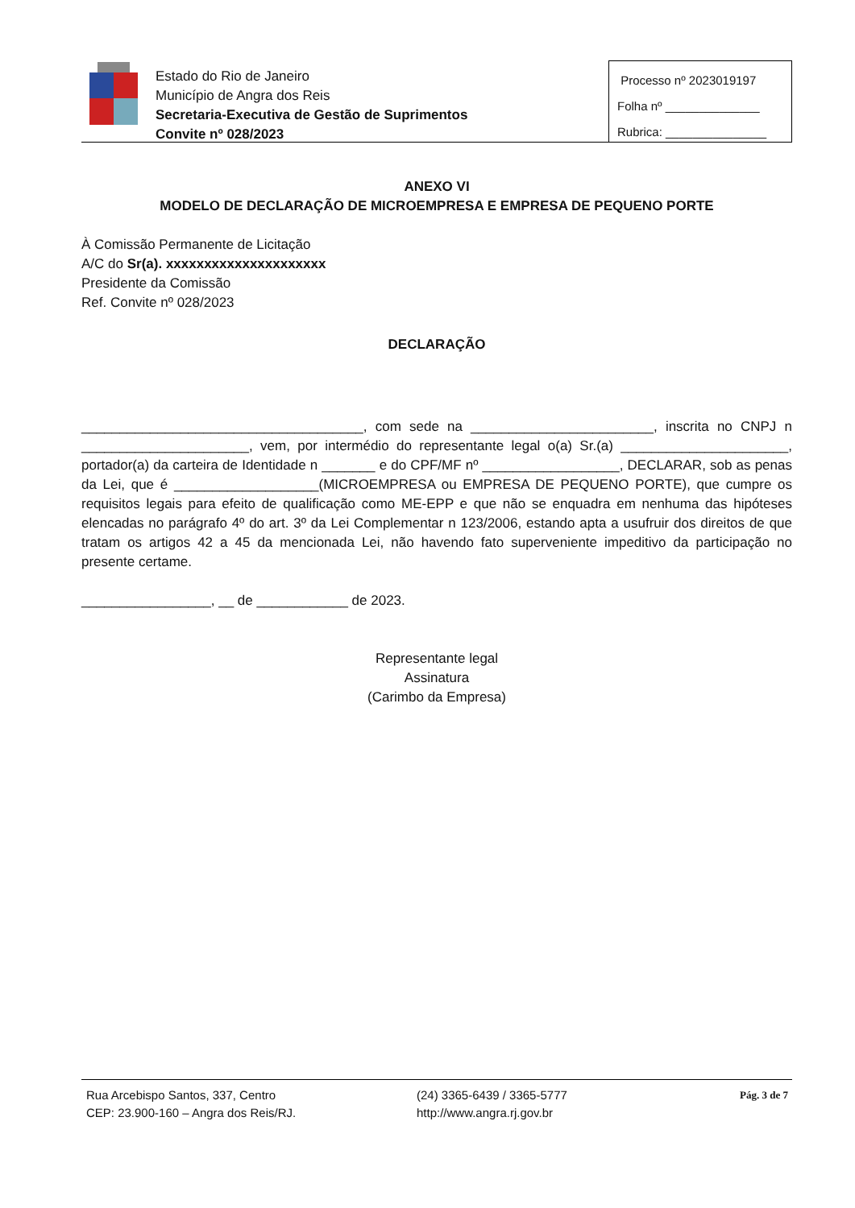Estado do Rio de Janeiro
Município de Angra dos Reis
Secretaria-Executiva de Gestão de Suprimentos
Convite nº 028/2023
Processo nº 2023019197
Folha nº ______________
Rubrica: _______________
ANEXO VI
MODELO DE DECLARAÇÃO DE MICROEMPRESA E EMPRESA DE PEQUENO PORTE
À Comissão Permanente de Licitação
A/C do Sr(a). xxxxxxxxxxxxxxxxxxxxx
Presidente da Comissão
Ref. Convite nº 028/2023
DECLARAÇÃO
_____________________________________, com sede na ________________________, inscrita no CNPJ n ______________________, vem, por intermédio do representante legal o(a) Sr.(a) ______________________, portador(a) da carteira de Identidade n _______ e do CPF/MF nº __________________, DECLARAR, sob as penas da Lei, que é ___________________(MICROEMPRESA ou EMPRESA DE PEQUENO PORTE), que cumpre os requisitos legais para efeito de qualificação como ME-EPP e que não se enquadra em nenhuma das hipóteses elencadas no parágrafo 4º do art. 3º da Lei Complementar n 123/2006, estando apta a usufruir dos direitos de que tratam os artigos 42 a 45 da mencionada Lei, não havendo fato superveniente impeditivo da participação no presente certame.
_________________, __ de ____________ de 2023.
Representante legal
Assinatura
(Carimbo da Empresa)
Rua Arcebispo Santos, 337, Centro
CEP: 23.900-160 – Angra dos Reis/RJ.
(24) 3365-6439 / 3365-5777
http://www.angra.rj.gov.br
Pág. 3 de 7